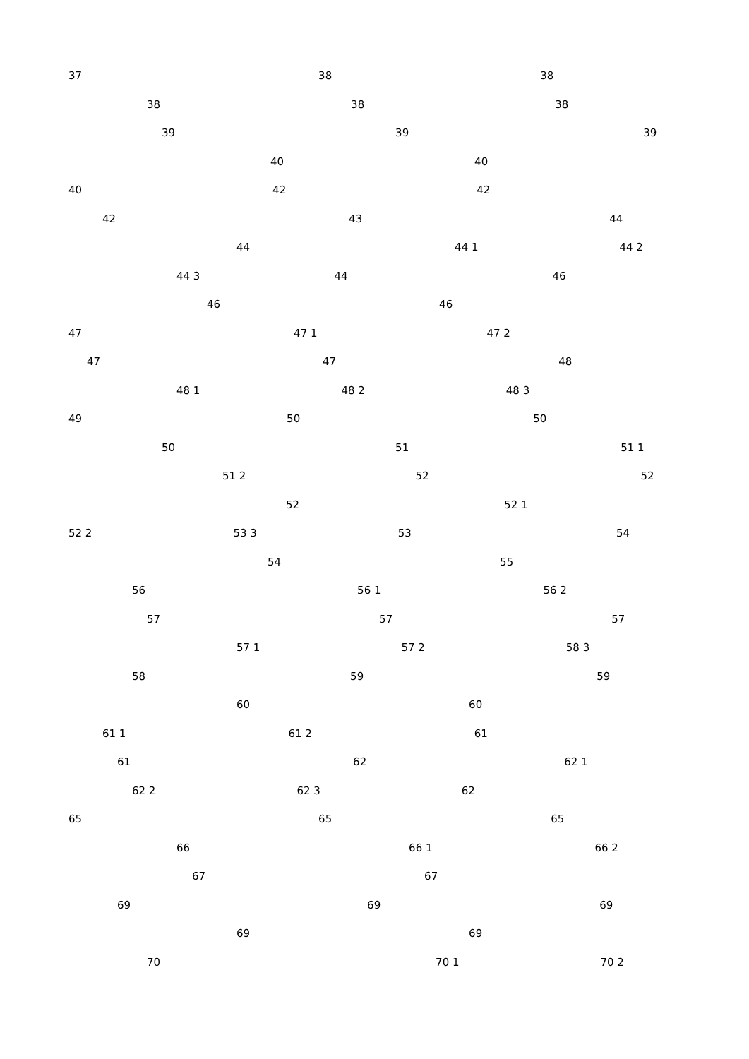37 38 38
38 38 38
39 39 39
40 40
40 42 42
42 43 44
44 44 1 44 2
44 3 44 46
46 46
47 47 1 47 2
47 47 48
48 1 48 2 48 3
49 50 50
50 51 51 1
51 2 52 52
52 52 1
52 2 53 3 53 54
54 55
56 56 1 56 2
57 57 57
57 1 57 2 58 3
58 59 59
60 60
61 1 61 2 61
61 62 62 1
62 2 62 3 62
65 65 65
66 66 1 66 2
67 67
69 69 69
69 69
70 70 1 70 2